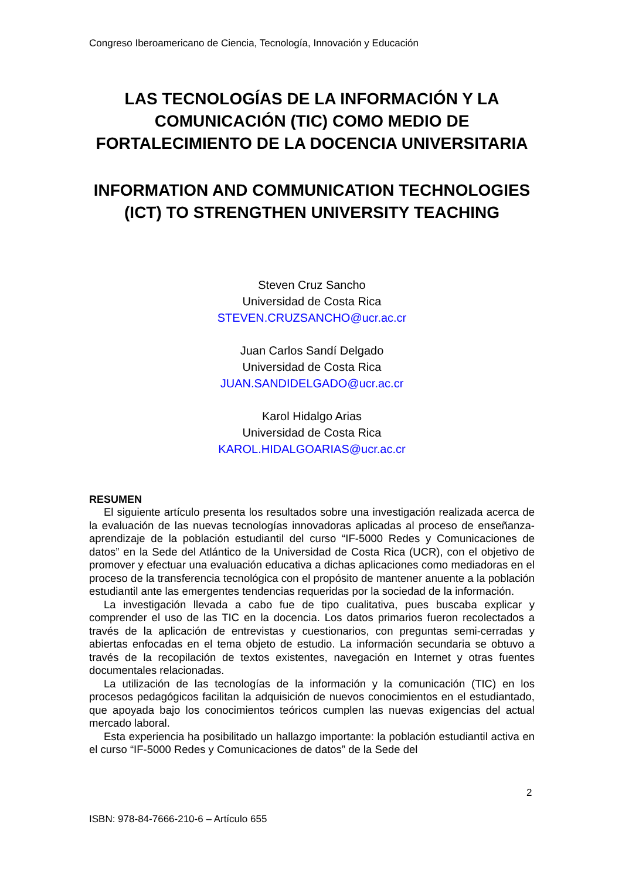Congreso Iberoamericano de Ciencia, Tecnología, Innovación y Educación
LAS TECNOLOGÍAS DE LA INFORMACIÓN Y LA COMUNICACIÓN (TIC) COMO MEDIO DE FORTALECIMIENTO DE LA DOCENCIA UNIVERSITARIA
INFORMATION AND COMMUNICATION TECHNOLOGIES (ICT) TO STRENGTHEN UNIVERSITY TEACHING
Steven Cruz Sancho
Universidad de Costa Rica
STEVEN.CRUZSANCHO@ucr.ac.cr
Juan Carlos Sandí Delgado
Universidad de Costa Rica
JUAN.SANDIDELGADO@ucr.ac.cr
Karol Hidalgo Arias
Universidad de Costa Rica
KAROL.HIDALGOARIAS@ucr.ac.cr
RESUMEN
El siguiente artículo presenta los resultados sobre una investigación realizada acerca de la evaluación de las nuevas tecnologías innovadoras aplicadas al proceso de enseñanza-aprendizaje de la población estudiantil del curso “IF-5000 Redes y Comunicaciones de datos” en la Sede del Atlántico de la Universidad de Costa Rica (UCR), con el objetivo de promover y efectuar una evaluación educativa a dichas aplicaciones como mediadoras en el proceso de la transferencia tecnológica con el propósito de mantener anuente a la población estudiantil ante las emergentes tendencias requeridas por la sociedad de la información.
La investigación llevada a cabo fue de tipo cualitativa, pues buscaba explicar y comprender el uso de las TIC en la docencia. Los datos primarios fueron recolectados a través de la aplicación de entrevistas y cuestionarios, con preguntas semi-cerradas y abiertas enfocadas en el tema objeto de estudio. La información secundaria se obtuvo a través de la recopilación de textos existentes, navegación en Internet y otras fuentes documentales relacionadas.
La utilización de las tecnologías de la información y la comunicación (TIC) en los procesos pedagógicos facilitan la adquisición de nuevos conocimientos en el estudiantado, que apoyada bajo los conocimientos teóricos cumplen las nuevas exigencias del actual mercado laboral.
Esta experiencia ha posibilitado un hallazgo importante: la población estudiantil activa en el curso “IF-5000 Redes y Comunicaciones de datos” de la Sede del
2
ISBN: 978-84-7666-210-6 – Artículo 655